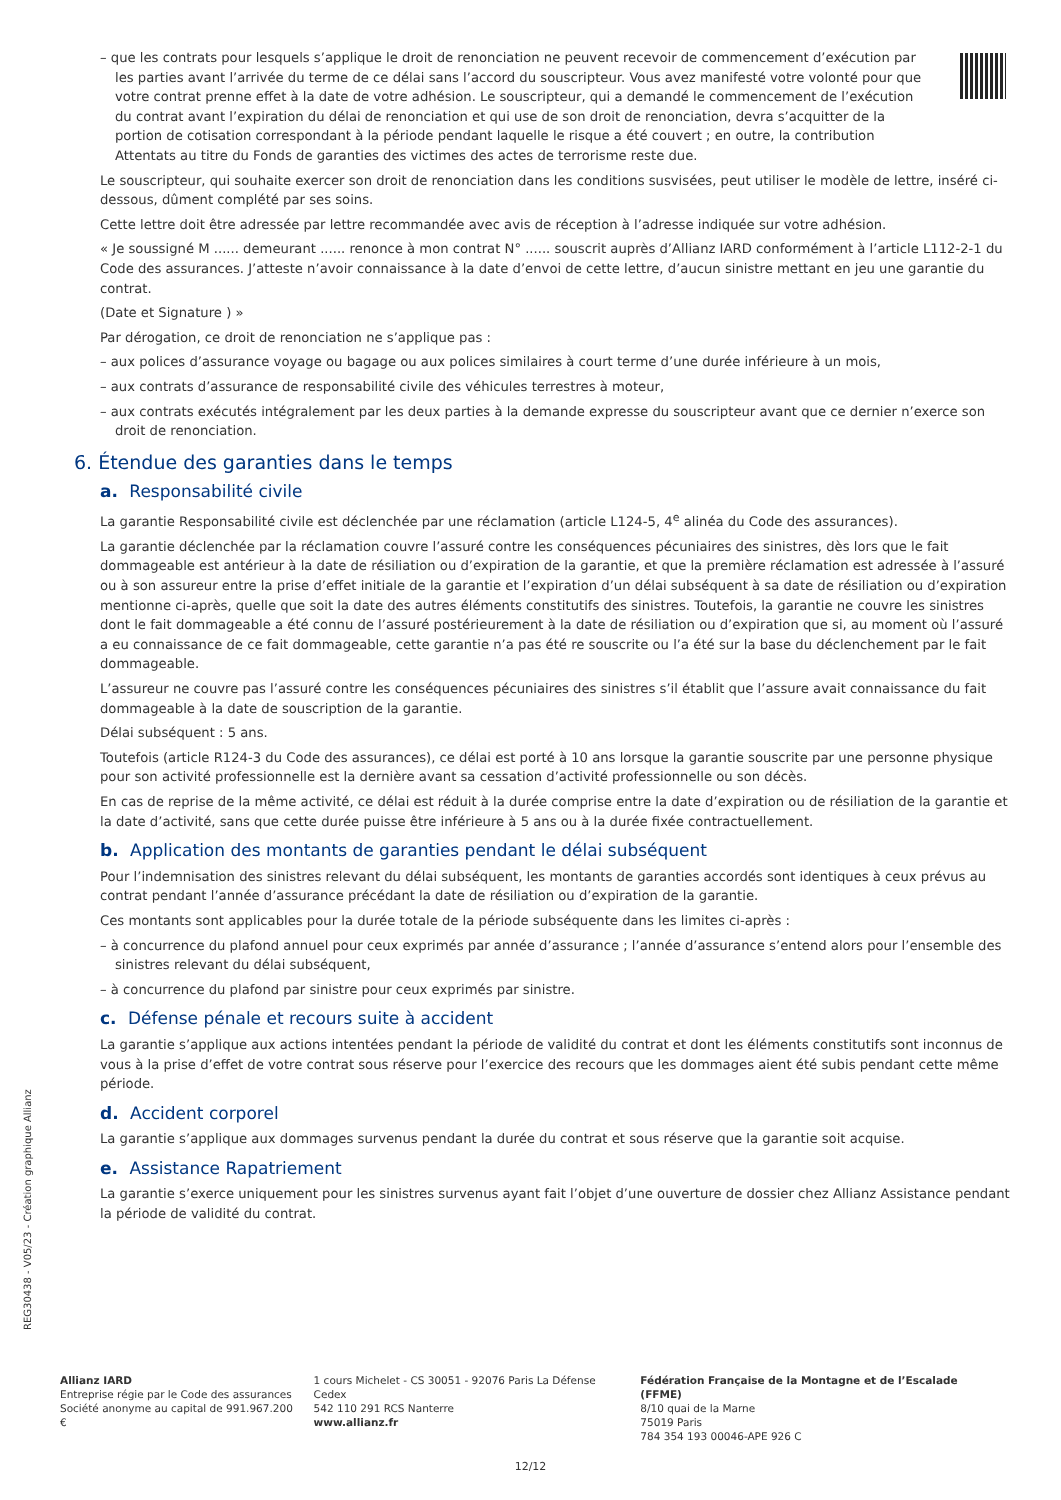– que les contrats pour lesquels s’applique le droit de renonciation ne peuvent recevoir de commencement d’exécution par les parties avant l’arrivée du terme de ce délai sans l’accord du souscripteur. Vous avez manifesté votre volonté pour que votre contrat prenne effet à la date de votre adhésion. Le souscripteur, qui a demandé le commencement de l’exécution du contrat avant l’expiration du délai de renonciation et qui use de son droit de renonciation, devra s’acquitter de la portion de cotisation correspondant à la période pendant laquelle le risque a été couvert ; en outre, la contribution Attentats au titre du Fonds de garanties des victimes des actes de terrorisme reste due.
Le souscripteur, qui souhaite exercer son droit de renonciation dans les conditions susvisées, peut utiliser le modèle de lettre, inséré ci-dessous, dûment complété par ses soins.
Cette lettre doit être adressée par lettre recommandée avec avis de réception à l’adresse indiquée sur votre adhésion.
« Je soussigné M ...... demeurant ...... renonce à mon contrat N° ...... souscrit auprès d’Allianz IARD conformément à l’article L112-2-1 du Code des assurances. J’atteste n’avoir connaissance à la date d’envoi de cette lettre, d’aucun sinistre mettant en jeu une garantie du contrat.
(Date et Signature ) »
Par dérogation, ce droit de renonciation ne s’applique pas :
– aux polices d’assurance voyage ou bagage ou aux polices similaires à court terme d’une durée inférieure à un mois,
– aux contrats d’assurance de responsabilité civile des véhicules terrestres à moteur,
– aux contrats exécutés intégralement par les deux parties à la demande expresse du souscripteur avant que ce dernier n’exerce son droit de renonciation.
6. Étendue des garanties dans le temps
a. Responsabilité civile
La garantie Responsabilité civile est déclenchée par une réclamation (article L124-5, 4<sup>e</sup> alinéa du Code des assurances).
La garantie déclenchée par la réclamation couvre l’assuré contre les conséquences pécuniaires des sinistres, dès lors que le fait dommageable est antérieur à la date de résiliation ou d’expiration de la garantie, et que la première réclamation est adressée à l’assuré ou à son assureur entre la prise d’effet initiale de la garantie et l’expiration d’un délai subséquent à sa date de résiliation ou d’expiration mentionne ci-après, quelle que soit la date des autres éléments constitutifs des sinistres. Toutefois, la garantie ne couvre les sinistres dont le fait dommageable a été connu de l’assuré postérieurement à la date de résiliation ou d’expiration que si, au moment où l’assuré a eu connaissance de ce fait dommageable, cette garantie n’a pas été re souscrite ou l’a été sur la base du déclenchement par le fait dommageable.
L’assureur ne couvre pas l’assuré contre les conséquences pécuniaires des sinistres s’il établit que l’assure avait connaissance du fait dommageable à la date de souscription de la garantie.
Délai subséquent : 5 ans.
Toutefois (article R124-3 du Code des assurances), ce délai est porté à 10 ans lorsque la garantie souscrite par une personne physique pour son activité professionnelle est la dernière avant sa cessation d’activité professionnelle ou son décès.
En cas de reprise de la même activité, ce délai est réduit à la durée comprise entre la date d’expiration ou de résiliation de la garantie et la date d’activité, sans que cette durée puisse être inférieure à 5 ans ou à la durée fixée contractuellement.
b. Application des montants de garanties pendant le délai subséquent
Pour l’indemnisation des sinistres relevant du délai subséquent, les montants de garanties accordés sont identiques à ceux prévus au contrat pendant l’année d’assurance précédant la date de résiliation ou d’expiration de la garantie.
Ces montants sont applicables pour la durée totale de la période subséquente dans les limites ci-après :
– à concurrence du plafond annuel pour ceux exprimés par année d’assurance ; l’année d’assurance s’entend alors pour l’ensemble des sinistres relevant du délai subséquent,
– à concurrence du plafond par sinistre pour ceux exprimés par sinistre.
c. Défense pénale et recours suite à accident
La garantie s’applique aux actions intentées pendant la période de validité du contrat et dont les éléments constitutifs sont inconnus de vous à la prise d’effet de votre contrat sous réserve pour l’exercice des recours que les dommages aient été subis pendant cette même période.
d. Accident corporel
La garantie s’applique aux dommages survenus pendant la durée du contrat et sous réserve que la garantie soit acquise.
e. Assistance Rapatriement
La garantie s’exerce uniquement pour les sinistres survenus ayant fait l’objet d’une ouverture de dossier chez Allianz Assistance pendant la période de validité du contrat.
REG30438 - V05/23 - Création graphique Allianz
Allianz IARD
Entreprise régie par le Code des assurances
Société anonyme au capital de 991.967.200 €
1 cours Michelet - CS 30051 - 92076 Paris La Défense Cedex
542 110 291 RCS Nanterre
www.allianz.fr
Fédération Française de la Montagne et de l’Escalade (FFME)
8/10 quai de la Marne
75019 Paris
784 354 193 00046-APE 926 C
12/12